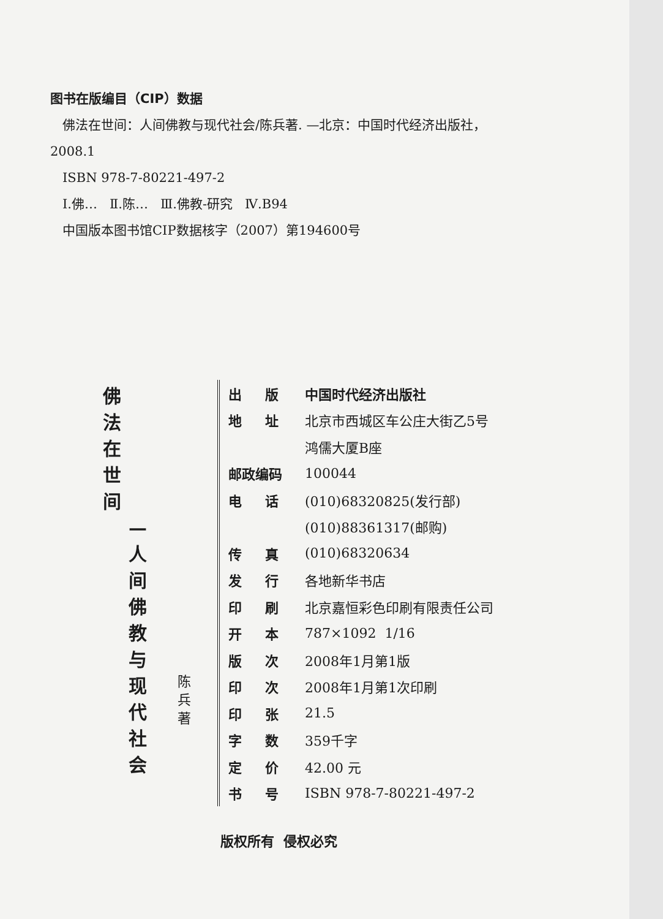图书在版编目（CIP）数据
佛法在世间：人间佛教与现代社会/陈兵著. —北京：中国时代经济出版社，
2008.1
ISBN 978-7-80221-497-2
Ⅰ.佛… Ⅱ.陈… Ⅲ.佛教-研究 Ⅳ.B94
中国版本图书馆CIP数据核字（2007）第194600号
佛法在世间
—人间佛教与现代社会
陈兵 著
| 出 版 | 中国时代经济出版社 |
| 地 址 | 北京市西城区车公庄大街乙5号 |
| | 鸿儒大厦B座 |
| 邮政编码 | 100044 |
| 电 话 | (010)68320825(发行部) |
| | (010)88361317(邮购) |
| 传 真 | (010)68320634 |
| 发 行 | 各地新华书店 |
| 印 刷 | 北京嘉恒彩色印刷有限责任公司 |
| 开 本 | 787×1092 1/16 |
| 版 次 | 2008年1月第1版 |
| 印 次 | 2008年1月第1次印刷 |
| 印 张 | 21.5 |
| 字 数 | 359千字 |
| 定 价 | 42.00 元 |
| 书 号 | ISBN 978-7-80221-497-2 |
版权所有 侵权必究